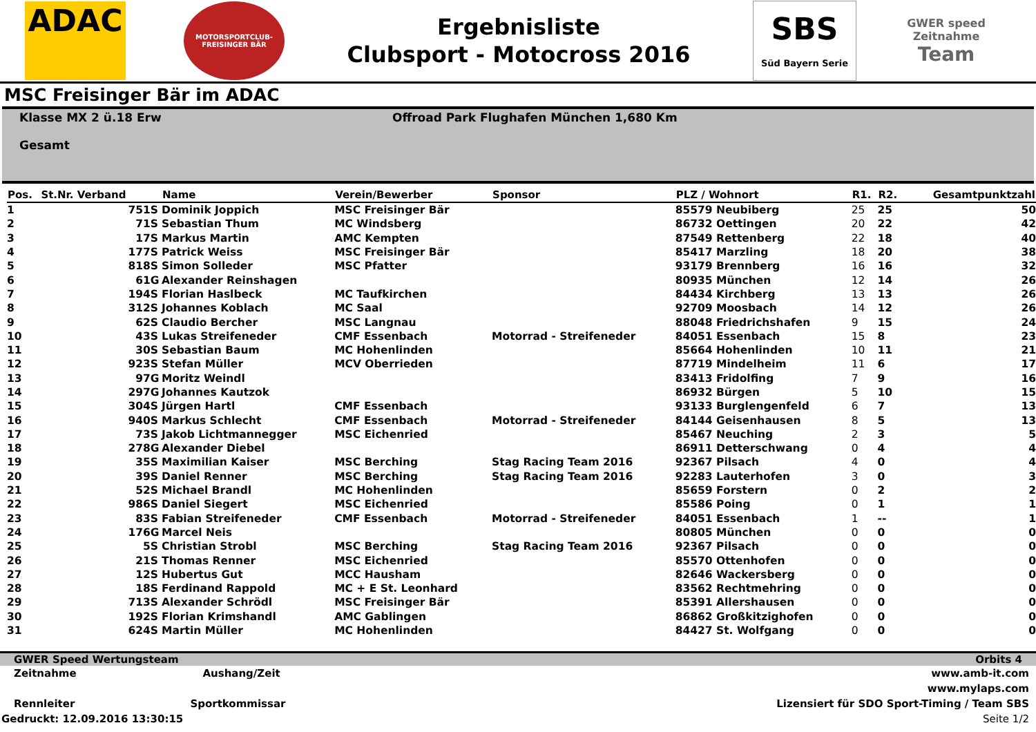ADAC
MOTORSPORTCLUB-FREISINGER BÄR
Ergebnisliste
Clubsport - Motocross 2016
SBS
Süd Bayern Serie
GWER speed
Zeitnahme
Team
MSC Freisinger Bär im ADAC
Klasse MX 2 ü.18 Erw
Gesamt
Offroad Park Flughafen München 1,680 Km
| Pos. | St.Nr. Verband | | Name | Verein/Bewerber | Sponsor | PLZ / Wohnort | R1. | R2. | Gesamtpunktzahl |
| --- | --- | --- | --- | --- | --- | --- | --- | --- | --- |
| 1 | 751 | S | Dominik Joppich | MSC Freisinger Bär | | 85579 Neubiberg | 25 | 25 | 50 |
| 2 | 71 | S | Sebastian Thum | MC Windsberg | | 86732 Oettingen | 20 | 22 | 42 |
| 3 | 17 | S | Markus Martin | AMC Kempten | | 87549 Rettenberg | 22 | 18 | 40 |
| 4 | 177 | S | Patrick Weiss | MSC Freisinger Bär | | 85417 Marzling | 18 | 20 | 38 |
| 5 | 818 | S | Simon Solleder | MSC Pfatter | | 93179 Brennberg | 16 | 16 | 32 |
| 6 | 61 | G | Alexander Reinshagen | | | 80935 München | 12 | 14 | 26 |
| 7 | 194 | S | Florian Haslbeck | MC Taufkirchen | | 84434 Kirchberg | 13 | 13 | 26 |
| 8 | 312 | S | Johannes Koblach | MC Saal | | 92709 Moosbach | 14 | 12 | 26 |
| 9 | 62 | S | Claudio Bercher | MSC Langnau | | 88048 Friedrichshafen | 9 | 15 | 24 |
| 10 | 43 | S | Lukas Streifeneder | CMF Essenbach | Motorrad - Streifeneder | 84051 Essenbach | 15 | 8 | 23 |
| 11 | 30 | S | Sebastian Baum | MC Hohenlinden | | 85664 Hohenlinden | 10 | 11 | 21 |
| 12 | 923 | S | Stefan Müller | MCV Oberrieden | | 87719 Mindelheim | 11 | 6 | 17 |
| 13 | 97 | G | Moritz Weindl | | | 83413 Fridolfing | 7 | 9 | 16 |
| 14 | 297 | G | Johannes Kautzok | | | 86932 Bürgen | 5 | 10 | 15 |
| 15 | 304 | S | Jürgen Hartl | CMF Essenbach | | 93133 Burglengenfeld | 6 | 7 | 13 |
| 16 | 940 | S | Markus Schlecht | CMF Essenbach | Motorrad - Streifeneder | 84144 Geisenhausen | 8 | 5 | 13 |
| 17 | 73 | S | Jakob Lichtmannegger | MSC Eichenried | | 85467 Neuching | 2 | 3 | 5 |
| 18 | 278 | G | Alexander Diebel | | | 86911 Detterschwang | 0 | 4 | 4 |
| 19 | 35 | S | Maximilian Kaiser | MSC Berching | Stag Racing Team 2016 | 92367 Pilsach | 4 | 0 | 4 |
| 20 | 39 | S | Daniel Renner | MSC Berching | Stag Racing Team 2016 | 92283 Lauterhofen | 3 | 0 | 3 |
| 21 | 52 | S | Michael Brandl | MC Hohenlinden | | 85659 Forstern | 0 | 2 | 2 |
| 22 | 986 | S | Daniel Siegert | MSC Eichenried | | 85586 Poing | 0 | 1 | 1 |
| 23 | 83 | S | Fabian Streifeneder | CMF Essenbach | Motorrad - Streifeneder | 84051 Essenbach | 1 | -- | 1 |
| 24 | 176 | G | Marcel Neis | | | 80805 München | 0 | 0 | 0 |
| 25 | 5 | S | Christian Strobl | MSC Berching | Stag Racing Team 2016 | 92367 Pilsach | 0 | 0 | 0 |
| 26 | 21 | S | Thomas Renner | MSC Eichenried | | 85570 Ottenhofen | 0 | 0 | 0 |
| 27 | 12 | S | Hubertus Gut | MCC Hausham | | 82646 Wackersberg | 0 | 0 | 0 |
| 28 | 18 | S | Ferdinand Rappold | MC + E St. Leonhard | | 83562 Rechtmehring | 0 | 0 | 0 |
| 29 | 713 | S | Alexander Schrödl | MSC Freisinger Bär | | 85391 Allershausen | 0 | 0 | 0 |
| 30 | 192 | S | Florian Krimshandl | AMC Gablingen | | 86862 Großkitzighofen | 0 | 0 | 0 |
| 31 | 624 | S | Martin Müller | MC Hohenlinden | | 84427 St. Wolfgang | 0 | 0 | 0 |
GWER Speed Wertungsteam Orbits 4
Zeitnahme Aushang/Zeit www.amb-it.com
www.mylaps.com
Rennleiter Sportkommissar Lizensiert für SDO Sport-Timing / Team SBS
Gedruckt: 12.09.2016 13:30:15 Seite 1/2